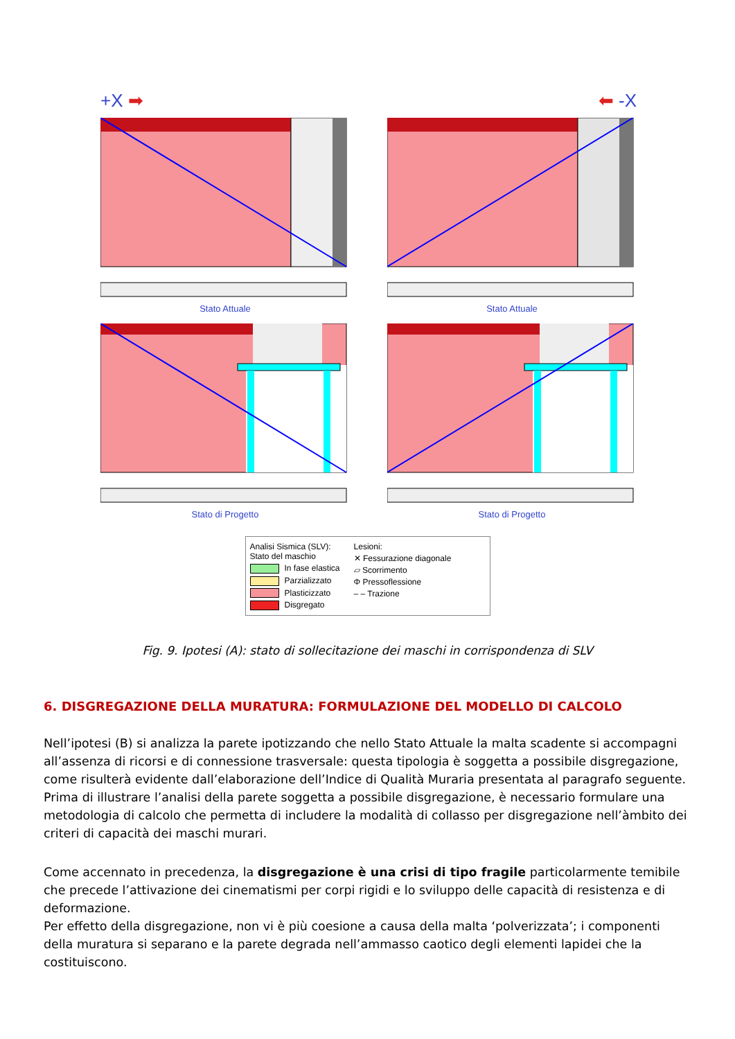+X ➡
Stato Attuale
⬅ -X
Stato Attuale
Stato di Progetto
Stato di Progetto
Analisi Sismica (SLV):
Stato del maschio
In fase elastica
Parzializzato
Plasticizzato
Disgregato
Lesioni:
✕ Fessurazione diagonale
▱ Scorrimento
Φ Pressoflessione
– – Trazione
Fig. 9. Ipotesi (A): stato di sollecitazione dei maschi in corrispondenza di SLV
6. DISGREGAZIONE DELLA MURATURA: FORMULAZIONE DEL MODELLO DI CALCOLO
Nell’ipotesi (B) si analizza la parete ipotizzando che nello Stato Attuale la malta scadente si accompagni all’assenza di ricorsi e di connessione trasversale: questa tipologia è soggetta a possibile disgregazione, come risulterà evidente dall’elaborazione dell’Indice di Qualità Muraria presentata al paragrafo seguente.
Prima di illustrare l’analisi della parete soggetta a possibile disgregazione, è necessario formulare una metodologia di calcolo che permetta di includere la modalità di collasso per disgregazione nell’àmbito dei criteri di capacità dei maschi murari.
Come accennato in precedenza, la disgregazione è una crisi di tipo fragile particolarmente temibile che precede l’attivazione dei cinematismi per corpi rigidi e lo sviluppo delle capacità di resistenza e di deformazione.
Per effetto della disgregazione, non vi è più coesione a causa della malta ‘polverizzata’; i componenti della muratura si separano e la parete degrada nell’ammasso caotico degli elementi lapidei che la costituiscono.